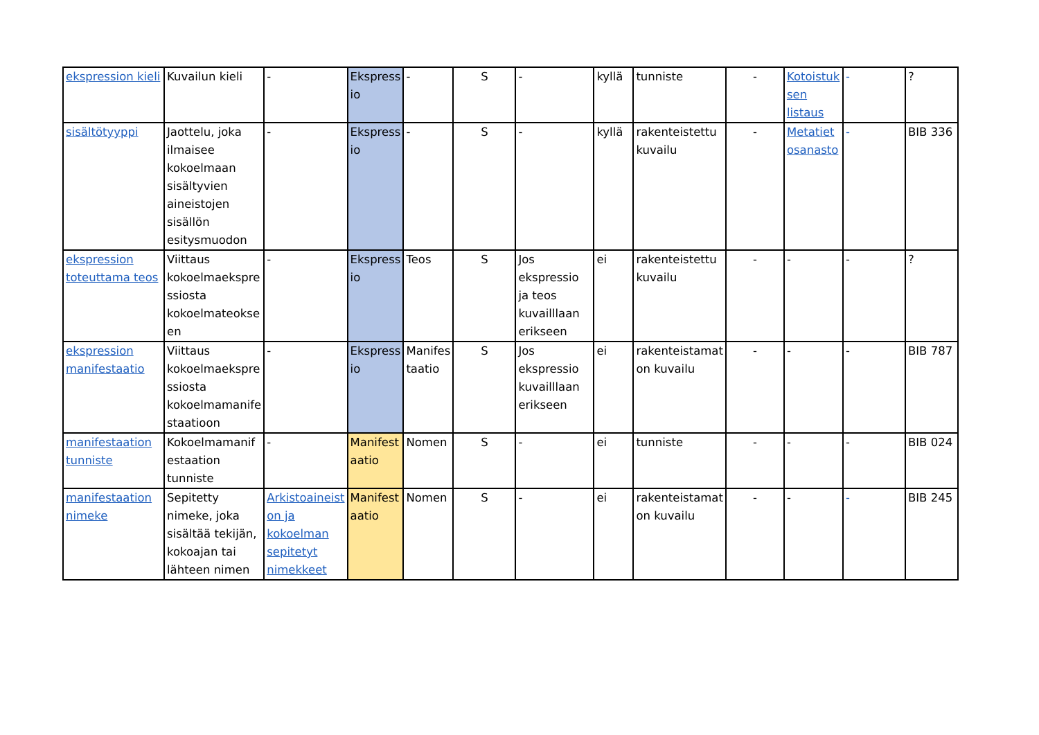| ekspression kieli | Kuvailun kieli | - | Ekspress io | - | S | - | kyllä | tunniste | - | Kotoistuk sen listaus | - | ? |
| sisältötyyppi | Jaottelu, joka ilmaisee kokoelmaan sisältyvien aineistojen sisällön esitysmuodon | - | Ekspress io | - | S | - | kyllä | rakenteistettu kuvailu | - | Metatiet osanasto | - | BIB 336 |
| ekspression toteuttama teos | Viittaus kokoelmaekspre ssiosta kokoelmateokse en | - | Ekspress io | Teos | S | Jos ekspressio ja teos kuvailllaan erikseen | ei | rakenteistettu kuvailu | - | - | - | ? |
| ekspression manifestaatio | Viittaus kokoelmaekspre ssiosta kokoelmamanife staatioon | - | Ekspress io | Manifes taatio | S | Jos ekspressio kuvailllaan erikseen | ei | rakenteistamat on kuvailu | - | - | - | BIB 787 |
| manifestaation tunniste | Kokoelmamanif estaation tunniste | - | Manifest aatio | Nomen | S | - | ei | tunniste | - | - | - | BIB 024 |
| manifestaation nimeke | Sepitetty nimeke, joka sisältää tekijän, kokoajan tai lähteen nimen | Arkistoaineist on ja kokoelman sepitetyt nimekkeet | Manifest aatio | Nomen | S | - | ei | rakenteistamat on kuvailu | - | - | - | BIB 245 |